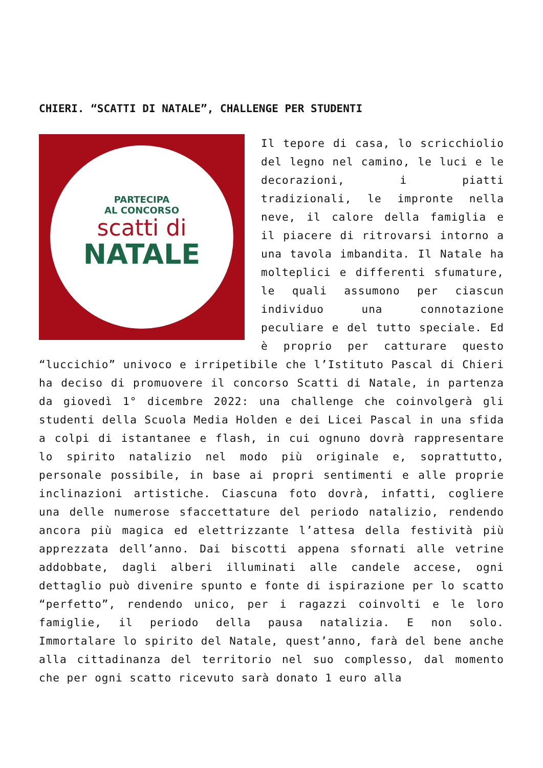CHIERI. “SCATTI DI NATALE”, CHALLENGE PER STUDENTI
PARTECIPA
AL CONCORSO
scatti di
NATALE
Il tepore di casa, lo scricchiolio del legno nel camino, le luci e le decorazioni, i piatti tradizionali, le impronte nella neve, il calore della famiglia e il piacere di ritrovarsi intorno a una tavola imbandita. Il Natale ha molteplici e differenti sfumature, le quali assumono per ciascun individuo una connotazione peculiare e del tutto speciale. Ed è proprio per catturare questo “luccichio” univoco e irripetibile che l’Istituto Pascal di Chieri ha deciso di promuovere il concorso Scatti di Natale, in partenza da giovedì 1° dicembre 2022: una challenge che coinvolgerà gli studenti della Scuola Media Holden e dei Licei Pascal in una sfida a colpi di istantanee e flash, in cui ognuno dovrà rappresentare lo spirito natalizio nel modo più originale e, soprattutto, personale possibile, in base ai propri sentimenti e alle proprie inclinazioni artistiche. Ciascuna foto dovrà, infatti, cogliere una delle numerose sfaccettature del periodo natalizio, rendendo ancora più magica ed elettrizzante l’attesa della festività più apprezzata dell’anno. Dai biscotti appena sfornati alle vetrine addobbate, dagli alberi illuminati alle candele accese, ogni dettaglio può divenire spunto e fonte di ispirazione per lo scatto “perfetto”, rendendo unico, per i ragazzi coinvolti e le loro famiglie, il periodo della pausa natalizia. E non solo. Immortalare lo spirito del Natale, quest’anno, farà del bene anche alla cittadinanza del territorio nel suo complesso, dal momento che per ogni scatto ricevuto sarà donato 1 euro alla